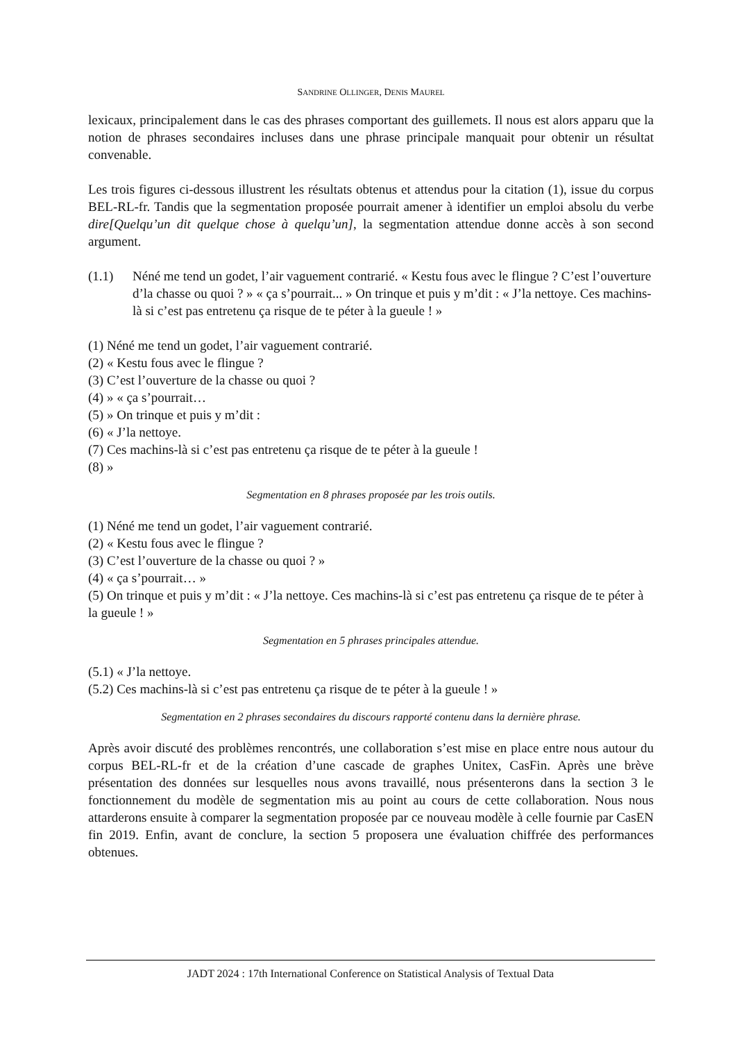SANDRINE OLLINGER, DENIS MAUREL
lexicaux, principalement dans le cas des phrases comportant des guillemets. Il nous est alors apparu que la notion de phrases secondaires incluses dans une phrase principale manquait pour obtenir un résultat convenable.
Les trois figures ci-dessous illustrent les résultats obtenus et attendus pour la citation (1), issue du corpus BEL-RL-fr. Tandis que la segmentation proposée pourrait amener à identifier un emploi absolu du verbe dire[Quelqu’un dit quelque chose à quelqu’un], la segmentation attendue donne accès à son second argument.
(1.1) Néné me tend un godet, l’air vaguement contrarié. « Kestu fous avec le flingue ? C’est l’ouverture d’la chasse ou quoi ? » « ça s’pourrait... » On trinque et puis y m’dit : « J’la nettoye. Ces machins-là si c’est pas entretenu ça risque de te péter à la gueule ! »
(1) Néné me tend un godet, l’air vaguement contrarié.
(2) « Kestu fous avec le flingue ?
(3) C’est l’ouverture de la chasse ou quoi ?
(4) » « ça s’pourrait…
(5) » On trinque et puis y m’dit :
(6) « J’la nettoye.
(7) Ces machins-là si c’est pas entretenu ça risque de te péter à la gueule !
(8) »
Segmentation en 8 phrases proposée par les trois outils.
(1) Néné me tend un godet, l’air vaguement contrarié.
(2) « Kestu fous avec le flingue ?
(3) C’est l’ouverture de la chasse ou quoi ? »
(4) « ça s’pourrait… »
(5) On trinque et puis y m’dit : « J’la nettoye. Ces machins-là si c’est pas entretenu ça risque de te péter à la gueule ! »
Segmentation en 5 phrases principales attendue.
(5.1) « J’la nettoye.
(5.2) Ces machins-là si c’est pas entretenu ça risque de te péter à la gueule ! »
Segmentation en 2 phrases secondaires du discours rapporté contenu dans la dernière phrase.
Après avoir discuté des problèmes rencontrés, une collaboration s’est mise en place entre nous autour du corpus BEL-RL-fr et de la création d’une cascade de graphes Unitex, CasFin. Après une brève présentation des données sur lesquelles nous avons travaillé, nous présenterons dans la section 3 le fonctionnement du modèle de segmentation mis au point au cours de cette collaboration. Nous nous attarderons ensuite à comparer la segmentation proposée par ce nouveau modèle à celle fournie par CasEN fin 2019. Enfin, avant de conclure, la section 5 proposera une évaluation chiffrée des performances obtenues.
JADT 2024 : 17th International Conference on Statistical Analysis of Textual Data